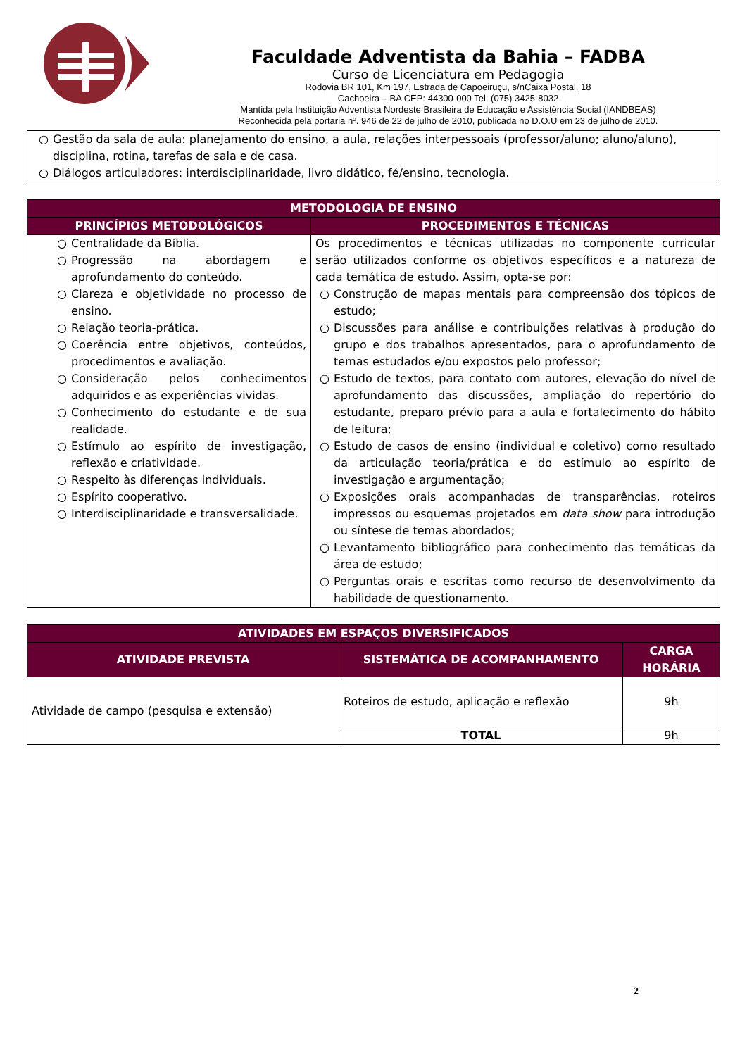Faculdade Adventista da Bahia – FADBA
Curso de Licenciatura em Pedagogia
Rodovia BR 101, Km 197, Estrada de Capoeiruçu, s/nCaixa Postal, 18
Cachoeira – BA CEP: 44300-000 Tel. (075) 3425-8032
Mantida pela Instituição Adventista Nordeste Brasileira de Educação e Assistência Social (IANDBEAS)
Reconhecida pela portaria nº. 946 de 22 de julho de 2010, publicada no D.O.U em 23 de julho de 2010.
○ Gestão da sala de aula: planejamento do ensino, a aula, relações interpessoais (professor/aluno; aluno/aluno), disciplina, rotina, tarefas de sala e de casa.
○ Diálogos articuladores: interdisciplinaridade, livro didático, fé/ensino, tecnologia.
| METODOLOGIA DE ENSINO | |
| --- | --- |
| PRINCÍPIOS METODOLÓGICOS | PROCEDIMENTOS E TÉCNICAS |
| ○ Centralidade da Bíblia. ○ Progressão na abordagem e aprofundamento do conteúdo. ○ Clareza e objetividade no processo de ensino. ○ Relação teoria-prática. ○ Coerência entre objetivos, conteúdos, procedimentos e avaliação. ○ Consideração pelos conhecimentos adquiridos e as experiências vividas. ○ Conhecimento do estudante e de sua realidade. ○ Estímulo ao espírito de investigação, reflexão e criatividade. ○ Respeito às diferenças individuais. ○ Espírito cooperativo. ○ Interdisciplinaridade e transversalidade. | Os procedimentos e técnicas utilizadas no componente curricular serão utilizados conforme os objetivos específicos e a natureza de cada temática de estudo. Assim, opta-se por: ○ Construção de mapas mentais para compreensão dos tópicos de estudo; ○ Discussões para análise e contribuições relativas à produção do grupo e dos trabalhos apresentados, para o aprofundamento de temas estudados e/ou expostos pelo professor; ○ Estudo de textos, para contato com autores, elevação do nível de aprofundamento das discussões, ampliação do repertório do estudante, preparo prévio para a aula e fortalecimento do hábito de leitura; ○ Estudo de casos de ensino (individual e coletivo) como resultado da articulação teoria/prática e do estímulo ao espírito de investigação e argumentação; ○ Exposições orais acompanhadas de transparências, roteiros impressos ou esquemas projetados em data show para introdução ou síntese de temas abordados; ○ Levantamento bibliográfico para conhecimento das temáticas da área de estudo; ○ Perguntas orais e escritas como recurso de desenvolvimento da habilidade de questionamento. |
| ATIVIDADES EM ESPAÇOS DIVERSIFICADOS | | |
| --- | --- | --- |
| ATIVIDADE PREVISTA | SISTEMÁTICA DE ACOMPANHAMENTO | CARGA HORÁRIA |
| Atividade de campo (pesquisa e extensão) | Roteiros de estudo, aplicação e reflexão | 9h |
| | TOTAL | 9h |
2